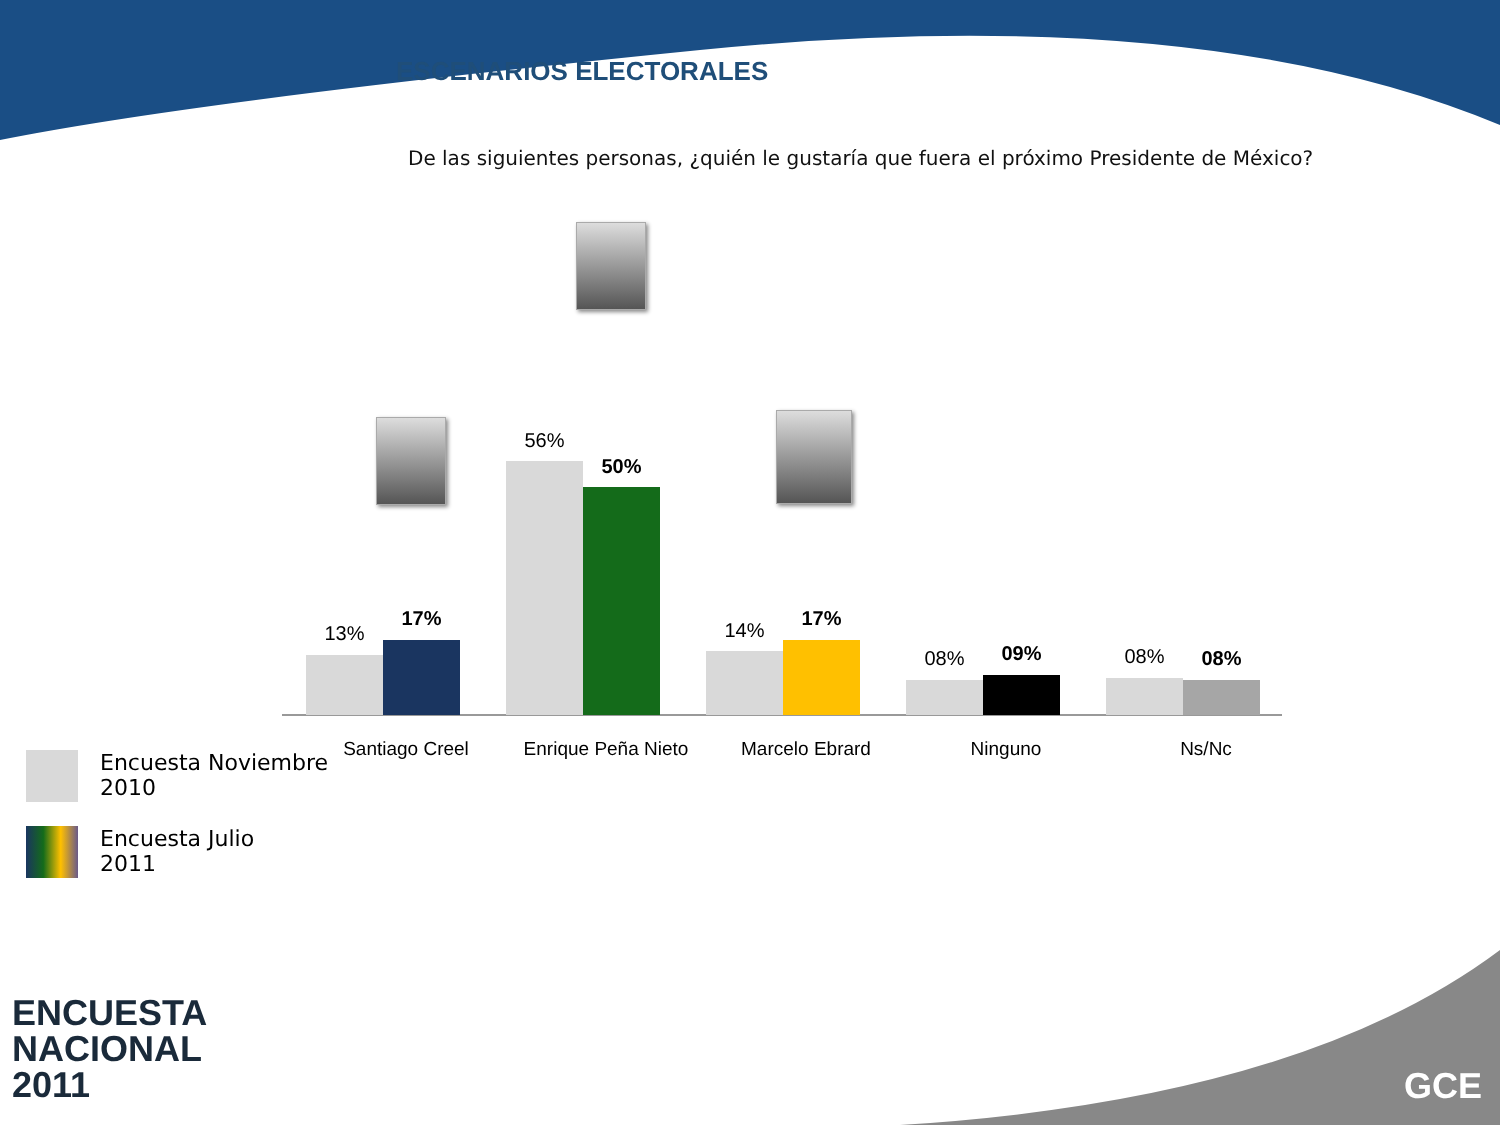ESCENARIOS ELECTORALES
De las siguientes personas, ¿quién le gustaría que fuera el próximo Presidente de México?
13%
17%
56%
50%
14%
17%
08% 09%
08% 08%
Santiago Creel
Enrique Peña Nieto
Marcelo Ebrard Ninguno Ns/Nc
Encuesta Noviembre
2010
Encuesta Julio
2011
ENCUESTA
NACIONAL
2011
GCE